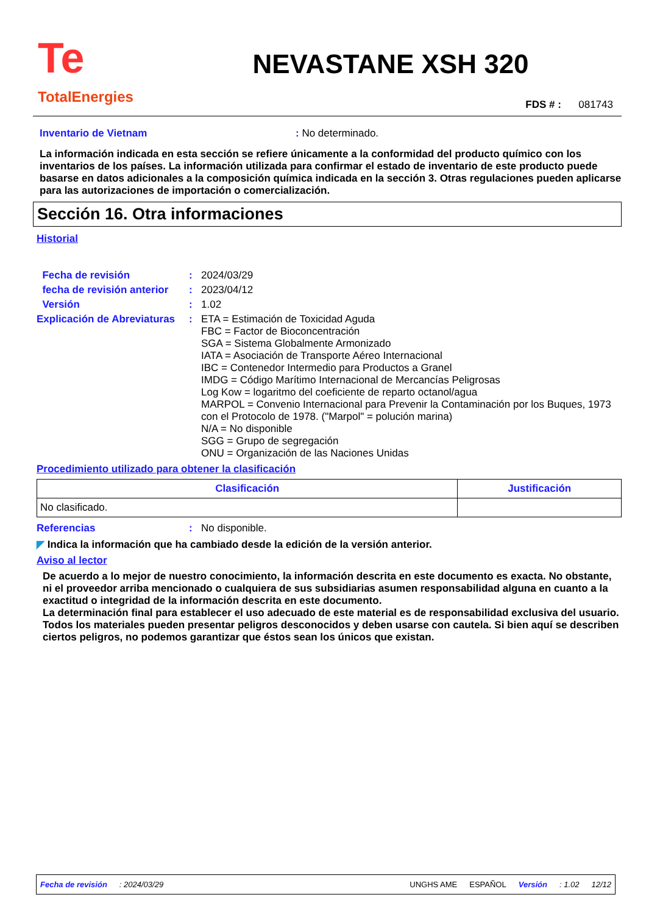Te
TotalEnergies
NEVASTANE XSH 320
FDS # : 081743
Inventario de Vietnam: No determinado.
La información indicada en esta sección se refiere únicamente a la conformidad del producto químico con los inventarios de los países. La información utilizada para confirmar el estado de inventario de este producto puede basarse en datos adicionales a la composición química indicada en la sección 3. Otras regulaciones pueden aplicarse para las autorizaciones de importación o comercialización.
Sección 16. Otra informaciones
Historial
Fecha de revisión: 2024/03/29
fecha de revisión anterior: 2023/04/12
Versión: 1.02
Explicación de Abreviaturas: ETA = Estimación de Toxicidad Aguda
FBC = Factor de Bioconcentración
SGA = Sistema Globalmente Armonizado
IATA = Asociación de Transporte Aéreo Internacional
IBC = Contenedor Intermedio para Productos a Granel
IMDG = Código Marítimo Internacional de Mercancías Peligrosas
Log Kow = logaritmo del coeficiente de reparto octanol/agua
MARPOL = Convenio Internacional para Prevenir la Contaminación por los Buques, 1973 con el Protocolo de 1978. ("Marpol" = polución marina)
N/A = No disponible
SGG = Grupo de segregación
ONU = Organización de las Naciones Unidas
Procedimiento utilizado para obtener la clasificación
| Clasificación | Justificación |
| --- | --- |
| No clasificado. | |
Referencias: No disponible.
◤ Indica la información que ha cambiado desde la edición de la versión anterior.
Aviso al lector
De acuerdo a lo mejor de nuestro conocimiento, la información descrita en este documento es exacta. No obstante, ni el proveedor arriba mencionado o cualquiera de sus subsidiarias asumen responsabilidad alguna en cuanto a la exactitud o integridad de la información descrita en este documento.
La determinación final para establecer el uso adecuado de este material es de responsabilidad exclusiva del usuario. Todos los materiales pueden presentar peligros desconocidos y deben usarse con cautela. Si bien aquí se describen ciertos peligros, no podemos garantizar que éstos sean los únicos que existan.
Fecha de revisión: 2024/03/29 UNGHS AME ESPAÑOL Versión: 1.02 12/12